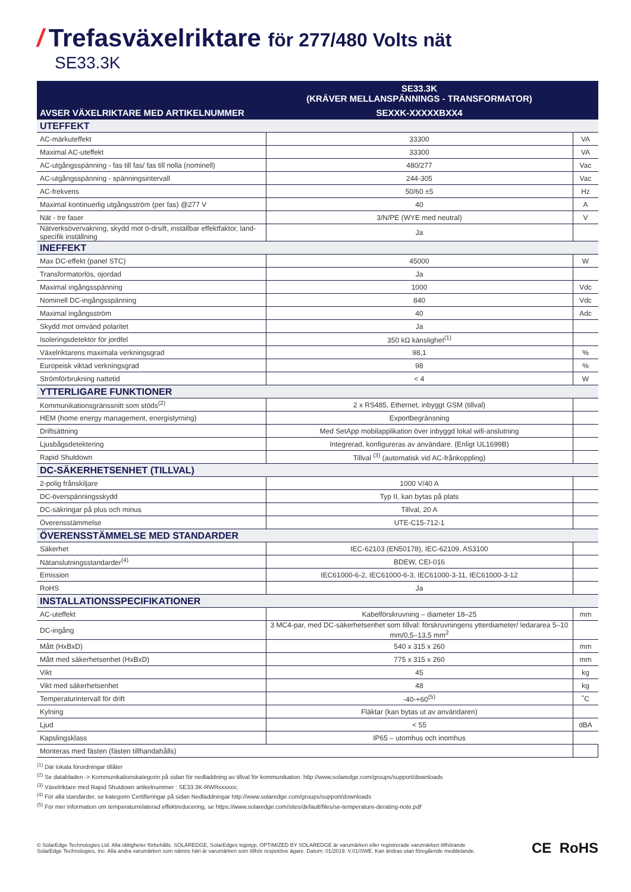/ Trefasväxelriktare för 277/480 Volts nät
SE33.3K
| | SE33.3K (KRÄVER MELLANSPÄNNINGS - TRANSFORMATOR) | |
| --- | --- | --- |
| AVSER VÄXELRIKTARE MED ARTIKELNUMMER | SEXXK-XXXXXBXX4 | |
| UTEFFEKT | | |
| AC-märkuteffekt | 33300 | VA |
| Maximal AC-uteffekt | 33300 | VA |
| AC-utgångsspänning - fas till fas/ fas till nolla (nominell) | 480/277 | Vac |
| AC-utgångsspänning - spänningsintervall | 244-305 | Vac |
| AC-frekvens | 50/60 ±5 | Hz |
| Maximal kontinuerlig utgångsström (per fas) @277 V | 40 | A |
| Nät - tre faser | 3/N/PE (WYE med neutral) | V |
| Nätverksövervakning, skydd mot ö-drsift, inställbar effektfaktor, land-specifik inställning | Ja | |
| INEFFEKT | | |
| Max DC-effekt (panel STC) | 45000 | W |
| Transformatorlös, ojordad | Ja | |
| Maximal ingångsspänning | 1000 | Vdc |
| Nominell DC-ingångsspänning | 840 | Vdc |
| Maximal ingångsström | 40 | Adc |
| Skydd mot omvänd polaritet | Ja | |
| Isoleringsdetektor för jordfel | 350 kΩ känslighet<sup>(1)</sup> | |
| Växelriktarens maximala verkningsgrad | 98,1 | % |
| Europeisk viktad verkningsgrad | 98 | % |
| Strömförbrukning nattetid | < 4 | W |
| YTTERLIGARE FUNKTIONER | | |
| Kommunikationsgränssnitt som stöds<sup>(2)</sup> | 2 x RS485, Ethernet, inbyggt GSM (tillval) | |
| HEM (home energy management, energistyrning) | Exportbegränsning | |
| Driftsättning | Med SetApp mobilapplikation över inbyggd lokal wifi-anslutning | |
| Ljusbågsdetektering | Integrerad, konfigureras av användare. (Enligt UL1699B) | |
| Rapid Shutdown | Tillval <sup>(3)</sup> (automatisk vid AC-frånkoppling) | |
| DC-SÄKERHETSENHET (TILLVAL) | | |
| 2-polig frånskiljare | 1000 V/40 A | |
| DC-överspänningsskydd | Typ II, kan bytas på plats | |
| DC-säkringar på plus och minus | Tillval, 20 A | |
| Överensstämmelse | UTE-C15-712-1 | |
| ÖVERENSSTÄMMELSE MED STANDARDER | | |
| Säkerhet | IEC-62103 (EN50178), IEC-62109, AS3100 | |
| Nätanslutningsstandarder<sup>(4)</sup> | BDEW, CEI-016 | |
| Emission | IEC61000-6-2, IEC61000-6-3, IEC61000-3-11, IEC61000-3-12 | |
| RoHS | Ja | |
| INSTALLATIONSSPECIFIKATIONER | | |
| AC-uteffekt | Kabelförskruvning – diameter 18–25 | mm |
| DC-ingång | 3 MC4-par, med DC-säkerhetsenhet som tillval: förskruvningens ytterdiameter/ ledararea 5–10 mm/0,5–13,5 mm<sup>2</sup> | |
| Mått (HxBxD) | 540 x 315 x 260 | mm |
| Mått med säkerhetsenhet (HxBxD) | 775 x 315 x 260 | mm |
| Vikt | 45 | kg |
| Vikt med säkerhetsenhet | 48 | kg |
| Temperaturintervall för drift | -40-+60<sup>(5)</sup> | ˚C |
| Kylning | Fläktar (kan bytas ut av användaren) | |
| Ljud | < 55 | dBA |
| Kapslingsklass | IP65 – utomhus och inomhus | |
| Monteras med fästen (fästen tillhandahålls) | | |
<sup>(1)</sup> Där lokala förordningar tillåter
<sup>(2)</sup> Se databladen -> Kommunikationskategorin på sidan för nedladdning av tillval för kommunikation: http://www.solaredge.com/groups/support/downloads
<sup>(3)</sup> Växelriktare med Rapid Shutdown artikelnummer : SE33.3K-RWRxxxxxx;
<sup>(4)</sup> För alla standarder, se kategorin Certifieringar på sidan Nedladdningar http://www.solaredge.com/groups/support/downloads
<sup>(5)</sup> För mer information om temperaturrelaterad effektreducering, se https://www.solaredge.com/sites/default/files/se-temperature-derating-note.pdf
© SolarEdge Technologies Ltd. Alla rättigheter förbehålls. SOLAREDGE, SolarEdges logotyp, OPTIMIZED BY SOLAREDGE är varumärken eller registrerade varumärken tillhörande
SolarEdge Technologies, Inc. Alla andra varumärken som nämns häri är varumärken som tillhör respektive ägare. Datum: 01/2019. V.01/SWE. Kan ändras utan föregående meddelande.
CE RoHS